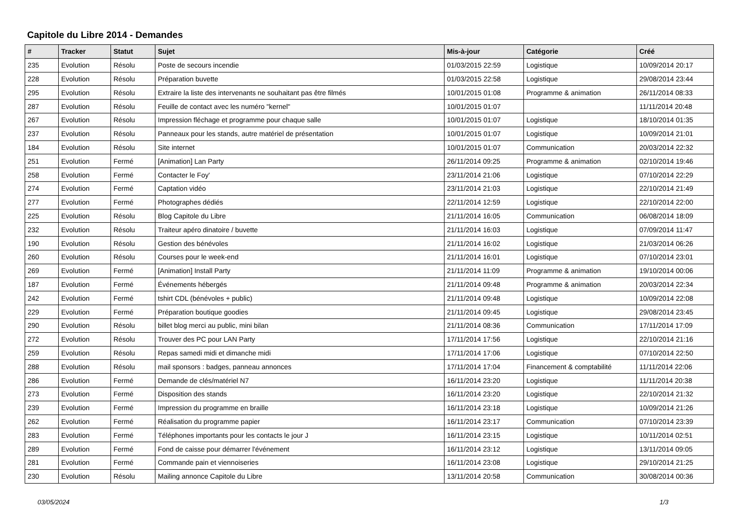Capitole du Libre 2014 - Demandes
| # | Tracker | Statut | Sujet | Mis-à-jour | Catégorie | Créé |
| --- | --- | --- | --- | --- | --- | --- |
| 235 | Evolution | Résolu | Poste de secours incendie | 01/03/2015 22:59 | Logistique | 10/09/2014 20:17 |
| 228 | Evolution | Résolu | Préparation buvette | 01/03/2015 22:58 | Logistique | 29/08/2014 23:44 |
| 295 | Evolution | Résolu | Extraire la liste des intervenants ne souhaitant pas être filmés | 10/01/2015 01:08 | Programme & animation | 26/11/2014 08:33 |
| 287 | Evolution | Résolu | Feuille de contact avec les numéro "kernel" | 10/01/2015 01:07 | | 11/11/2014 20:48 |
| 267 | Evolution | Résolu | Impression fléchage et programme pour chaque salle | 10/01/2015 01:07 | Logistique | 18/10/2014 01:35 |
| 237 | Evolution | Résolu | Panneaux pour les stands, autre matériel de présentation | 10/01/2015 01:07 | Logistique | 10/09/2014 21:01 |
| 184 | Evolution | Résolu | Site internet | 10/01/2015 01:07 | Communication | 20/03/2014 22:32 |
| 251 | Evolution | Fermé | [Animation] Lan Party | 26/11/2014 09:25 | Programme & animation | 02/10/2014 19:46 |
| 258 | Evolution | Fermé | Contacter le Foy' | 23/11/2014 21:06 | Logistique | 07/10/2014 22:29 |
| 274 | Evolution | Fermé | Captation vidéo | 23/11/2014 21:03 | Logistique | 22/10/2014 21:49 |
| 277 | Evolution | Fermé | Photographes dédiés | 22/11/2014 12:59 | Logistique | 22/10/2014 22:00 |
| 225 | Evolution | Résolu | Blog Capitole du Libre | 21/11/2014 16:05 | Communication | 06/08/2014 18:09 |
| 232 | Evolution | Résolu | Traiteur apéro dinatoire / buvette | 21/11/2014 16:03 | Logistique | 07/09/2014 11:47 |
| 190 | Evolution | Résolu | Gestion des bénévoles | 21/11/2014 16:02 | Logistique | 21/03/2014 06:26 |
| 260 | Evolution | Résolu | Courses pour le week-end | 21/11/2014 16:01 | Logistique | 07/10/2014 23:01 |
| 269 | Evolution | Fermé | [Animation] Install Party | 21/11/2014 11:09 | Programme & animation | 19/10/2014 00:06 |
| 187 | Evolution | Fermé | Événements hébergés | 21/11/2014 09:48 | Programme & animation | 20/03/2014 22:34 |
| 242 | Evolution | Fermé | tshirt CDL (bénévoles + public) | 21/11/2014 09:48 | Logistique | 10/09/2014 22:08 |
| 229 | Evolution | Fermé | Préparation boutique goodies | 21/11/2014 09:45 | Logistique | 29/08/2014 23:45 |
| 290 | Evolution | Résolu | billet blog merci au public, mini bilan | 21/11/2014 08:36 | Communication | 17/11/2014 17:09 |
| 272 | Evolution | Résolu | Trouver des PC pour LAN Party | 17/11/2014 17:56 | Logistique | 22/10/2014 21:16 |
| 259 | Evolution | Résolu | Repas samedi midi et dimanche midi | 17/11/2014 17:06 | Logistique | 07/10/2014 22:50 |
| 288 | Evolution | Résolu | mail sponsors : badges, panneau annonces | 17/11/2014 17:04 | Financement & comptabilité | 11/11/2014 22:06 |
| 286 | Evolution | Fermé | Demande de clés/matériel N7 | 16/11/2014 23:20 | Logistique | 11/11/2014 20:38 |
| 273 | Evolution | Fermé | Disposition des stands | 16/11/2014 23:20 | Logistique | 22/10/2014 21:32 |
| 239 | Evolution | Fermé | Impression du programme en braille | 16/11/2014 23:18 | Logistique | 10/09/2014 21:26 |
| 262 | Evolution | Fermé | Réalisation du programme papier | 16/11/2014 23:17 | Communication | 07/10/2014 23:39 |
| 283 | Evolution | Fermé | Téléphones importants pour les contacts le jour J | 16/11/2014 23:15 | Logistique | 10/11/2014 02:51 |
| 289 | Evolution | Fermé | Fond de caisse pour démarrer l'événement | 16/11/2014 23:12 | Logistique | 13/11/2014 09:05 |
| 281 | Evolution | Fermé | Commande pain et viennoiseries | 16/11/2014 23:08 | Logistique | 29/10/2014 21:25 |
| 230 | Evolution | Résolu | Mailing annonce Capitole du Libre | 13/11/2014 20:58 | Communication | 30/08/2014 00:36 |
03/05/2024 1/3